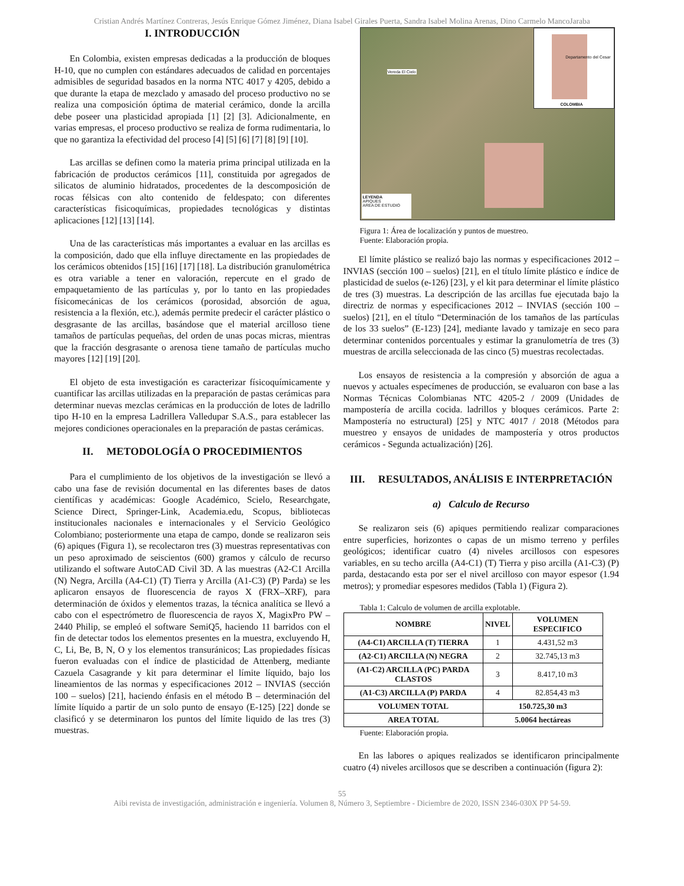Cristian Andrés Martínez Contreras, Jesús Enrique Gómez Jiménez, Diana Isabel Girales Puerta, Sandra Isabel Molina Arenas, Dino Carmelo MancoJaraba
I. INTRODUCCIÓN
En Colombia, existen empresas dedicadas a la producción de bloques H-10, que no cumplen con estándares adecuados de calidad en porcentajes admisibles de seguridad basados en la norma NTC 4017 y 4205, debido a que durante la etapa de mezclado y amasado del proceso productivo no se realiza una composición óptima de material cerámico, donde la arcilla debe poseer una plasticidad apropiada [1] [2] [3]. Adicionalmente, en varias empresas, el proceso productivo se realiza de forma rudimentaria, lo que no garantiza la efectividad del proceso [4] [5] [6] [7] [8] [9] [10].
Las arcillas se definen como la materia prima principal utilizada en la fabricación de productos cerámicos [11], constituida por agregados de silicatos de aluminio hidratados, procedentes de la descomposición de rocas félsicas con alto contenido de feldespato; con diferentes características fisicoquímicas, propiedades tecnológicas y distintas aplicaciones [12] [13] [14].
Una de las características más importantes a evaluar en las arcillas es la composición, dado que ella influye directamente en las propiedades de los cerámicos obtenidos [15] [16] [17] [18]. La distribución granulométrica es otra variable a tener en valoración, repercute en el grado de empaquetamiento de las partículas y, por lo tanto en las propiedades físicomecánicas de los cerámicos (porosidad, absorción de agua, resistencia a la flexión, etc.), además permite predecir el carácter plástico o desgrasante de las arcillas, basándose que el material arcilloso tiene tamaños de partículas pequeñas, del orden de unas pocas micras, mientras que la fracción desgrasante o arenosa tiene tamaño de partículas mucho mayores [12] [19] [20].
El objeto de esta investigación es caracterizar físicoquímicamente y cuantificar las arcillas utilizadas en la preparación de pastas cerámicas para determinar nuevas mezclas cerámicas en la producción de lotes de ladrillo tipo H-10 en la empresa Ladrillera Valledupar S.A.S., para establecer las mejores condiciones operacionales en la preparación de pastas cerámicas.
II. METODOLOGÍA O PROCEDIMIENTOS
Para el cumplimiento de los objetivos de la investigación se llevó a cabo una fase de revisión documental en las diferentes bases de datos científicas y académicas: Google Académico, Scielo, Researchgate, Science Direct, Springer-Link, Academia.edu, Scopus, bibliotecas institucionales nacionales e internacionales y el Servicio Geológico Colombiano; posteriormente una etapa de campo, donde se realizaron seis (6) apiques (Figura 1), se recolectaron tres (3) muestras representativas con un peso aproximado de seiscientos (600) gramos y cálculo de recurso utilizando el software AutoCAD Civil 3D. A las muestras (A2-C1 Arcilla (N) Negra, Arcilla (A4-C1) (T) Tierra y Arcilla (A1-C3) (P) Parda) se les aplicaron ensayos de fluorescencia de rayos X (FRX–XRF), para determinación de óxidos y elementos trazas, la técnica analítica se llevó a cabo con el espectrómetro de fluorescencia de rayos X, MagixPro PW – 2440 Philip, se empleó el software SemiQ5, haciendo 11 barridos con el fin de detectar todos los elementos presentes en la muestra, excluyendo H, C, Li, Be, B, N, O y los elementos transuránicos; Las propiedades físicas fueron evaluadas con el índice de plasticidad de Attenberg, mediante Cazuela Casagrande y kit para determinar el límite líquido, bajo los lineamientos de las normas y especificaciones 2012 – INVIAS (sección 100 – suelos) [21], haciendo énfasis en el método B – determinación del límite líquido a partir de un solo punto de ensayo (E-125) [22] donde se clasificó y se determinaron los puntos del límite liquido de las tres (3) muestras.
Departamento del Cesar
COLOMBIA
Vereda El Cielo
LEYENDA
APIQUES
AREA DE ESTUDIO
Figura 1: Área de localización y puntos de muestreo.
Fuente: Elaboración propia.
El límite plástico se realizó bajo las normas y especificaciones 2012 – INVIAS (sección 100 – suelos) [21], en el título límite plástico e índice de plasticidad de suelos (e-126) [23], y el kit para determinar el límite plástico de tres (3) muestras. La descripción de las arcillas fue ejecutada bajo la directriz de normas y especificaciones 2012 – INVIAS (sección 100 – suelos) [21], en el título “Determinación de los tamaños de las partículas de los 33 suelos” (E-123) [24], mediante lavado y tamizaje en seco para determinar contenidos porcentuales y estimar la granulometría de tres (3) muestras de arcilla seleccionada de las cinco (5) muestras recolectadas.
Los ensayos de resistencia a la compresión y absorción de agua a nuevos y actuales especímenes de producción, se evaluaron con base a las Normas Técnicas Colombianas NTC 4205-2 / 2009 (Unidades de mampostería de arcilla cocida. ladrillos y bloques cerámicos. Parte 2: Mampostería no estructural) [25] y NTC 4017 / 2018 (Métodos para muestreo y ensayos de unidades de mampostería y otros productos cerámicos - Segunda actualización) [26].
III. RESULTADOS, ANÁLISIS E INTERPRETACIÓN
a) Calculo de Recurso
Se realizaron seis (6) apiques permitiendo realizar comparaciones entre superficies, horizontes o capas de un mismo terreno y perfiles geológicos; identificar cuatro (4) niveles arcillosos con espesores variables, en su techo arcilla (A4-C1) (T) Tierra y piso arcilla (A1-C3) (P) parda, destacando esta por ser el nivel arcilloso con mayor espesor (1.94 metros); y promediar espesores medidos (Tabla 1) (Figura 2).
Tabla 1: Calculo de volumen de arcilla explotable.
| NOMBRE | NIVEL | VOLUMEN ESPECIFICO |
| --- | --- | --- |
| (A4-C1) ARCILLA (T) TIERRA | 1 | 4.431,52 m3 |
| (A2-C1) ARCILLA (N) NEGRA | 2 | 32.745,13 m3 |
| (A1-C2) ARCILLA (PC) PARDA CLASTOS | 3 | 8.417,10 m3 |
| (A1-C3) ARCILLA (P) PARDA | 4 | 82.854,43 m3 |
| VOLUMEN TOTAL | 150.725,30 m3 | |
| AREA TOTAL | 5.0064 hectáreas | |
Fuente: Elaboración propia.
En las labores o apiques realizados se identificaron principalmente cuatro (4) niveles arcillosos que se describen a continuación (figura 2):
55
Aibi revista de investigación, administración e ingeniería. Volumen 8, Número 3, Septiembre - Diciembre de 2020, ISSN 2346-030X PP 54-59.